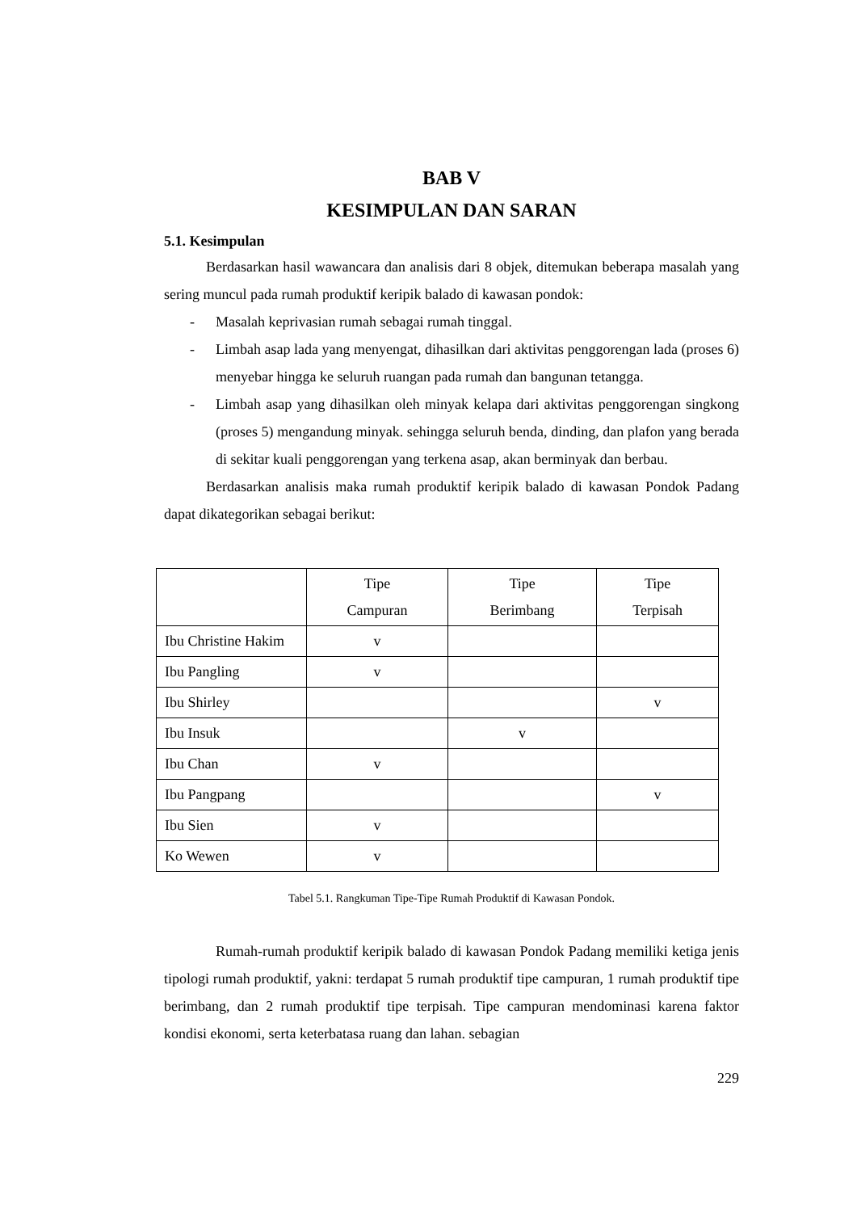BAB V
KESIMPULAN DAN SARAN
5.1. Kesimpulan
Berdasarkan hasil wawancara dan analisis dari 8 objek, ditemukan beberapa masalah yang sering muncul pada rumah produktif keripik balado di kawasan pondok:
- Masalah keprivasian rumah sebagai rumah tinggal.
- Limbah asap lada yang menyengat, dihasilkan dari aktivitas penggorengan lada (proses 6) menyebar hingga ke seluruh ruangan pada rumah dan bangunan tetangga.
- Limbah asap yang dihasilkan oleh minyak kelapa dari aktivitas penggorengan singkong (proses 5) mengandung minyak. sehingga seluruh benda, dinding, dan plafon yang berada di sekitar kuali penggorengan yang terkena asap, akan berminyak dan berbau.
Berdasarkan analisis maka rumah produktif keripik balado di kawasan Pondok Padang dapat dikategorikan sebagai berikut:
| | Tipe Campuran | Tipe Berimbang | Tipe Terpisah |
| --- | --- | --- | --- |
| Ibu Christine Hakim | v | | |
| Ibu Pangling | v | | |
| Ibu Shirley | | | v |
| Ibu Insuk | | v | |
| Ibu Chan | v | | |
| Ibu Pangpang | | | v |
| Ibu Sien | v | | |
| Ko Wewen | v | | |
Tabel 5.1. Rangkuman Tipe-Tipe Rumah Produktif di Kawasan Pondok.
Rumah-rumah produktif keripik balado di kawasan Pondok Padang memiliki ketiga jenis tipologi rumah produktif, yakni: terdapat 5 rumah produktif tipe campuran, 1 rumah produktif tipe berimbang, dan 2 rumah produktif tipe terpisah. Tipe campuran mendominasi karena faktor kondisi ekonomi, serta keterbatasa ruang dan lahan. sebagian
229